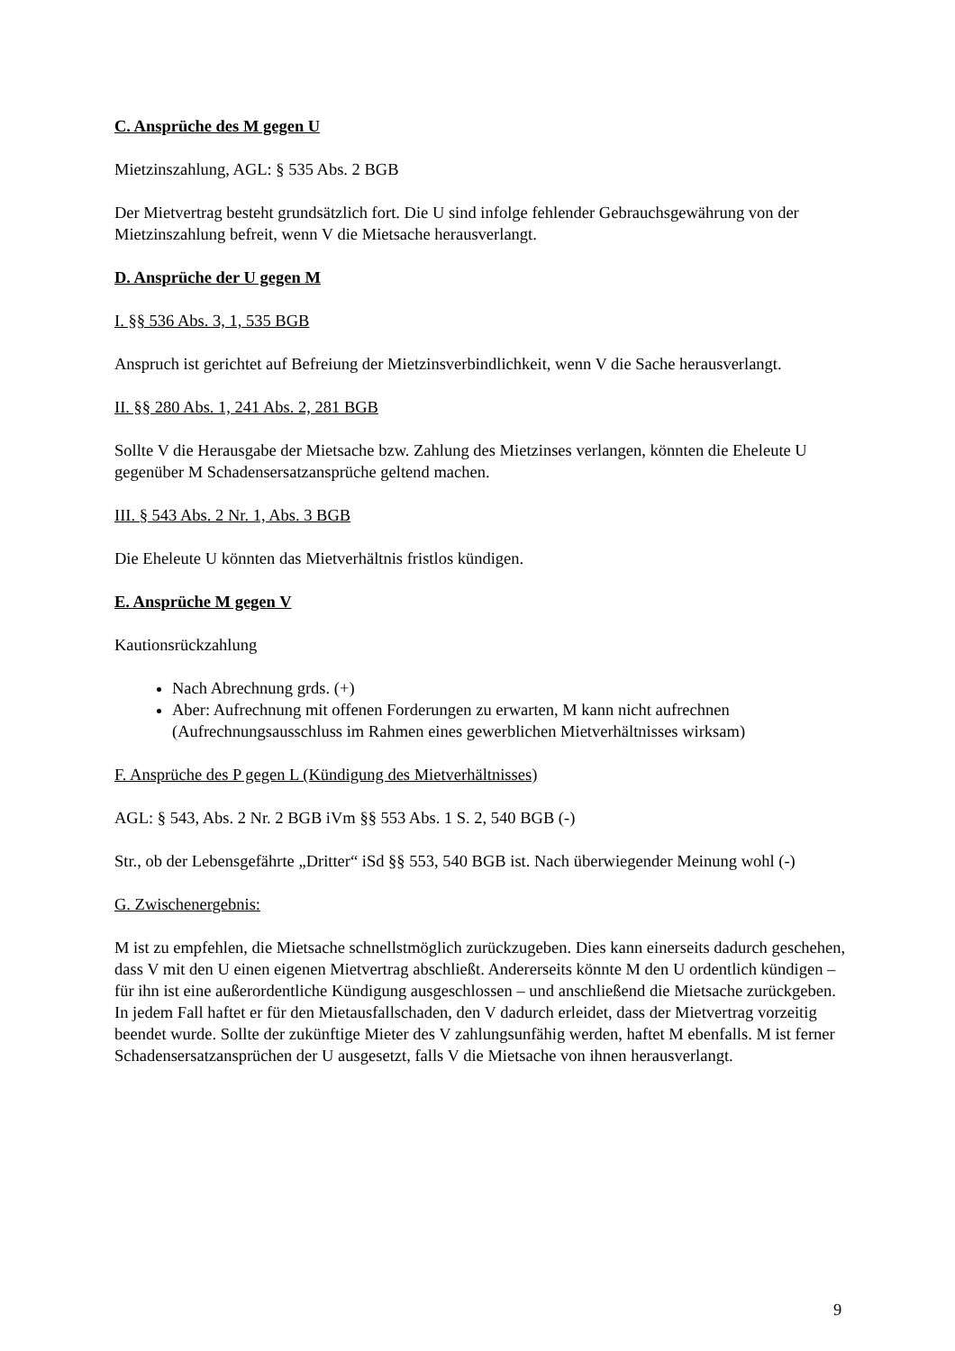C. Ansprüche des M gegen U
Mietzinszahlung, AGL: § 535 Abs. 2 BGB
Der Mietvertrag besteht grundsätzlich fort. Die U sind infolge fehlender Gebrauchsgewährung von der Mietzinszahlung befreit, wenn V die Mietsache herausverlangt.
D. Ansprüche der U gegen M
I. §§ 536 Abs. 3, 1, 535 BGB
Anspruch ist gerichtet auf Befreiung der Mietzinsverbindlichkeit, wenn V die Sache herausverlangt.
II. §§ 280 Abs. 1, 241 Abs. 2, 281 BGB
Sollte V die Herausgabe der Mietsache bzw. Zahlung des Mietzinses verlangen, könnten die Eheleute U gegenüber M Schadensersatzansprüche geltend machen.
III. § 543 Abs. 2 Nr. 1, Abs. 3 BGB
Die Eheleute U könnten das Mietverhältnis fristlos kündigen.
E. Ansprüche M gegen V
Kautionsrückzahlung
Nach Abrechnung grds. (+)
Aber: Aufrechnung mit offenen Forderungen zu erwarten, M kann nicht aufrechnen (Aufrechnungsausschluss im Rahmen eines gewerblichen Mietverhältnisses wirksam)
F. Ansprüche des P gegen L (Kündigung des Mietverhältnisses)
AGL: § 543, Abs. 2 Nr. 2 BGB iVm §§ 553 Abs. 1 S. 2, 540 BGB (-)
Str., ob der Lebensgefährte „Dritter“ iSd §§ 553, 540 BGB ist. Nach überwiegender Meinung wohl (-)
G. Zwischenergebnis:
M ist zu empfehlen, die Mietsache schnellstmöglich zurückzugeben. Dies kann einerseits dadurch geschehen, dass V mit den U einen eigenen Mietvertrag abschließt. Andererseits könnte M den U ordentlich kündigen – für ihn ist eine außerordentliche Kündigung ausgeschlossen – und anschließend die Mietsache zurückgeben. In jedem Fall haftet er für den Mietausfallschaden, den V dadurch erleidet, dass der Mietvertrag vorzeitig beendet wurde. Sollte der zukünftige Mieter des V zahlungsunfähig werden, haftet M ebenfalls. M ist ferner Schadensersatzansprüchen der U ausgesetzt, falls V die Mietsache von ihnen herausverlangt.
9